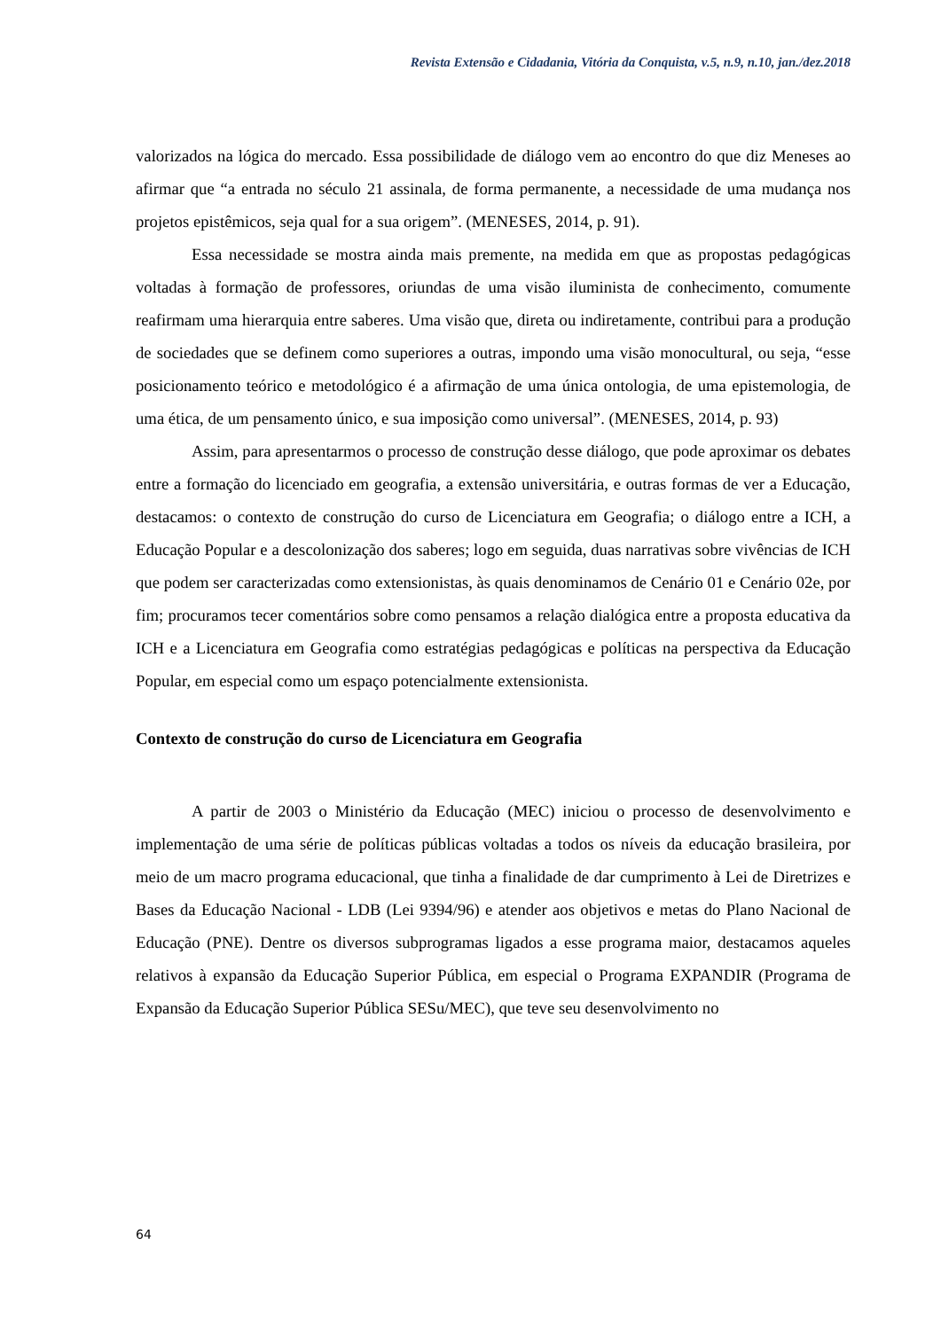Revista Extensão e Cidadania, Vitória da Conquista, v.5, n.9, n.10, jan./dez.2018
valorizados na lógica do mercado. Essa possibilidade de diálogo vem ao encontro do que diz Meneses ao afirmar que “a entrada no século 21 assinala, de forma permanente, a necessidade de uma mudança nos projetos epistêmicos, seja qual for a sua origem”. (MENESES, 2014, p. 91).
Essa necessidade se mostra ainda mais premente, na medida em que as propostas pedagógicas voltadas à formação de professores, oriundas de uma visão iluminista de conhecimento, comumente reafirmam uma hierarquia entre saberes. Uma visão que, direta ou indiretamente, contribui para a produção de sociedades que se definem como superiores a outras, impondo uma visão monocultural, ou seja, “esse posicionamento teórico e metodológico é a afirmação de uma única ontologia, de uma epistemologia, de uma ética, de um pensamento único, e sua imposição como universal”. (MENESES, 2014, p. 93)
Assim, para apresentarmos o processo de construção desse diálogo, que pode aproximar os debates entre a formação do licenciado em geografia, a extensão universitária, e outras formas de ver a Educação, destacamos: o contexto de construção do curso de Licenciatura em Geografia; o diálogo entre a ICH, a Educação Popular e a descolonização dos saberes; logo em seguida, duas narrativas sobre vivências de ICH que podem ser caracterizadas como extensionistas, às quais denominamos de Cenário 01 e Cenário 02e, por fim; procuramos tecer comentários sobre como pensamos a relação dialógica entre a proposta educativa da ICH e a Licenciatura em Geografia como estratégias pedagógicas e políticas na perspectiva da Educação Popular, em especial como um espaço potencialmente extensionista.
Contexto de construção do curso de Licenciatura em Geografia
A partir de 2003 o Ministério da Educação (MEC) iniciou o processo de desenvolvimento e implementação de uma série de políticas públicas voltadas a todos os níveis da educação brasileira, por meio de um macro programa educacional, que tinha a finalidade de dar cumprimento à Lei de Diretrizes e Bases da Educação Nacional - LDB (Lei 9394/96) e atender aos objetivos e metas do Plano Nacional de Educação (PNE). Dentre os diversos subprogramas ligados a esse programa maior, destacamos aqueles relativos à expansão da Educação Superior Pública, em especial o Programa EXPANDIR (Programa de Expansão da Educação Superior Pública SESu/MEC), que teve seu desenvolvimento no
64